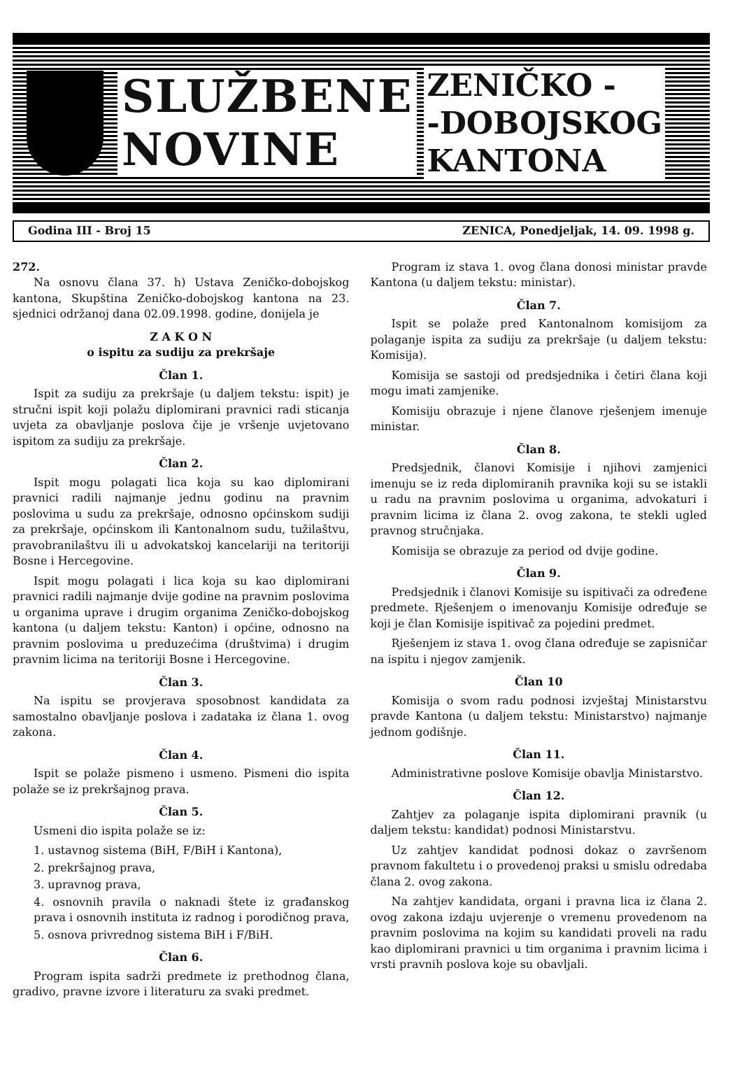SLUŽBENE
NOVINE
ZENIČKO -
-DOBOJSKOG
KANTONA
Godina III - Broj 15 ZENICA, Ponedjeljak, 14. 09. 1998 g.
272.
Na osnovu člana 37. h) Ustava Zeničko-dobojskog kantona, Skupština Zeničko-dobojskog kantona na 23. sjednici održanoj dana 02.09.1998. godine, donijela je
Z A K O N
o ispitu za sudiju za prekršaje
Član 1.
Ispit za sudiju za prekršaje (u daljem tekstu: ispit) je stručni ispit koji polažu diplomirani pravnici radi sticanja uvjeta za obavljanje poslova čije je vršenje uvjetovano ispitom za sudiju za prekršaje.
Član 2.
Ispit mogu polagati lica koja su kao diplomirani pravnici radili najmanje jednu godinu na pravnim poslovima u sudu za prekršaje, odnosno općinskom sudiji za prekršaje, općinskom ili Kantonalnom sudu, tužilaštvu, pravobranilaštvu ili u advokatskoj kancelariji na teritoriji Bosne i Hercegovine.
Ispit mogu polagati i lica koja su kao diplomirani pravnici radili najmanje dvije godine na pravnim poslovima u organima uprave i drugim organima Zeničko-dobojskog kantona (u daljem tekstu: Kanton) i općine, odnosno na pravnim poslovima u preduzećima (društvima) i drugim pravnim licima na teritoriji Bosne i Hercegovine.
Član 3.
Na ispitu se provjerava sposobnost kandidata za samostalno obavljanje poslova i zadataka iz člana 1. ovog zakona.
Član 4.
Ispit se polaže pismeno i usmeno. Pismeni dio ispita polaže se iz prekršajnog prava.
Član 5.
Usmeni dio ispita polaže se iz:
1. ustavnog sistema (BiH, F/BiH i Kantona),
2. prekršajnog prava,
3. upravnog prava,
4. osnovnih pravila o naknadi štete iz građanskog prava i osnovnih instituta iz radnog i porodičnog prava,
5. osnova privrednog sistema BiH i F/BiH.
Član 6.
Program ispita sadrži predmete iz prethodnog člana, gradivo, pravne izvore i literaturu za svaki predmet.
Program iz stava 1. ovog člana donosi ministar pravde Kantona (u daljem tekstu: ministar).
Član 7.
Ispit se polaže pred Kantonalnom komisijom za polaganje ispita za sudiju za prekršaje (u daljem tekstu: Komisija).
Komisija se sastoji od predsjednika i četiri člana koji mogu imati zamjenike.
Komisiju obrazuje i njene članove rješenjem imenuje ministar.
Član 8.
Predsjednik, članovi Komisije i njihovi zamjenici imenuju se iz reda diplomiranih pravnika koji su se istakli u radu na pravnim poslovima u organima, advokaturi i pravnim licima iz člana 2. ovog zakona, te stekli ugled pravnog stručnjaka.
Komisija se obrazuje za period od dvije godine.
Član 9.
Predsjednik i članovi Komisije su ispitivači za određene predmete. Rješenjem o imenovanju Komisije određuje se koji je član Komisije ispitivač za pojedini predmet.
Rješenjem iz stava 1. ovog člana određuje se zapisničar na ispitu i njegov zamjenik.
Član 10
Komisija o svom radu podnosi izvještaj Ministarstvu pravde Kantona (u daljem tekstu: Ministarstvo) najmanje jednom godišnje.
Član 11.
Administrativne poslove Komisije obavlja Ministarstvo.
Član 12.
Zahtjev za polaganje ispita diplomirani pravnik (u daljem tekstu: kandidat) podnosi Ministarstvu.
Uz zahtjev kandidat podnosi dokaz o završenom pravnom fakultetu i o provedenoj praksi u smislu odredaba člana 2. ovog zakona.
Na zahtjev kandidata, organi i pravna lica iz člana 2. ovog zakona izdaju uvjerenje o vremenu provedenom na pravnim poslovima na kojim su kandidati proveli na radu kao diplomirani pravnici u tim organima i pravnim licima i vrsti pravnih poslova koje su obavljali.